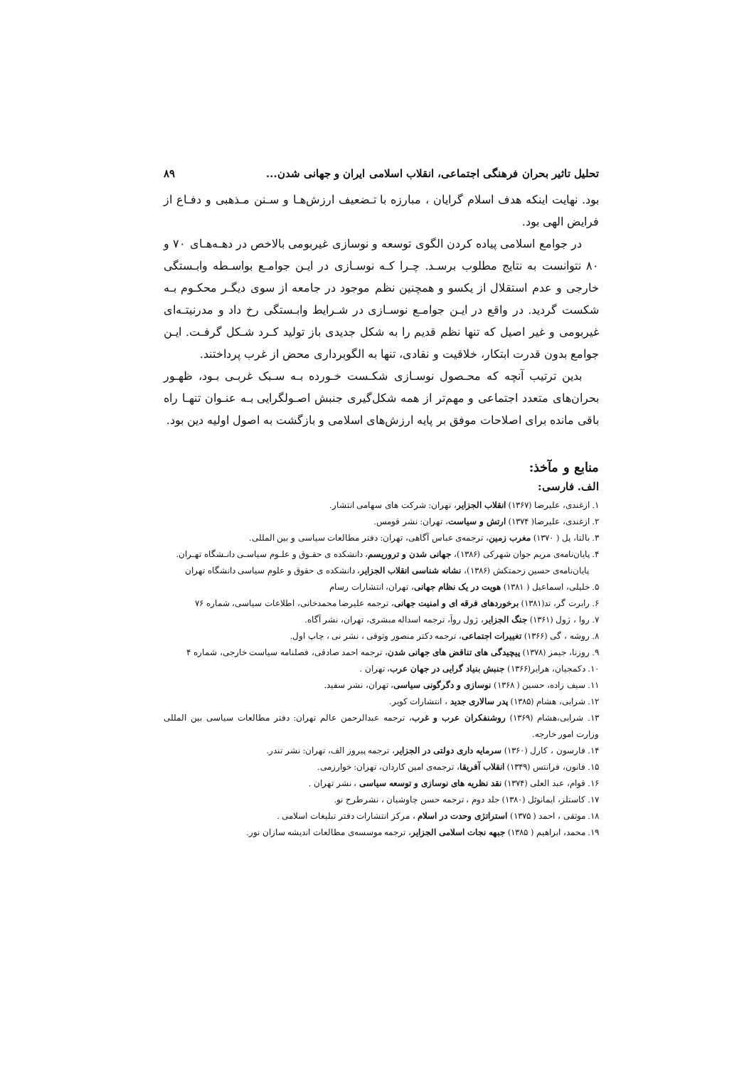تحلیل تاثیر بحران فرهنگی اجتماعی، انقلاب اسلامی ایران و جهانی شدن... ۸۹
بود. نهایت اینکه هدف اسلام گرایان ، مبارزه با تـضعیف ارزش‌هـا و سـنن مـذهبی و دفـاع از فرایض الهی بود.
در جوامع اسلامی پیاده کردن الگوی توسعه و نوسازی غیربومی بالاخص در دهـه‌هـای ۷۰ و ۸۰ نتوانست به نتایج مطلوب برسـد. چـرا کـه نوسـازی در ایـن جوامـع بواسـطه وابـستگی خارجی و عدم استقلال از یکسو و همچنین نظم موجود در جامعه از سوی دیگـر محکـوم بـه شکست گردید. در واقع در ایـن جوامـع نوسـازی در شـرایط وابـستگی رخ داد و مدرنیتـه‌ای غیربومی و غیر اصیل که تنها نظم قدیم را به شکل جدیدی باز تولید کـرد شـکل گرفـت. ایـن جوامع بدون قدرت ابتکار، خلاقیت و نقادی، تنها به الگوبرداری محض از غرب پرداختند.
بدین ترتیب آنچه که محـصول نوسـازی شکـست خـورده بـه سـبک غربـی بـود، ظهـور بحران‌های متعدد اجتماعی و مهم‌تر از همه شکل‌گیری جنبش اصـولگرایی بـه عنـوان تنهـا راه باقی مانده برای اصلاحات موفق بر پایه ارزش‌های اسلامی و بازگشت به اصول اولیه دین بود.
منابع و مآخذ:
الف. فارسی:
۱. ازغندی، علیرضا (۱۳۶۷) انقلاب الجزایر، تهران: شرکت های سهامی انتشار.
۲. ازغندی، علیرضا( ۱۳۷۴) ارتش و سیاست، تهران: نشر قومس.
۳. بالتا، پل ( ۱۳۷۰) مغرب زمین، ترجمه‌ی عباس آگاهی، تهران: دفتر مطالعات سیاسی و بین المللی.
۴. پایان‌نامه‌ی مریم جوان شهرکی (۱۳۸۶)، جهانی شدن و تروریسم، دانشکده ی حقـوق و علـوم سیاسـی دانـشگاه تهـران.
پایان‌نامه‌ی حسین زحمتکش (۱۳۸۶)، نشانه شناسی انقلاب الجزایر، دانشکده ی حقوق و علوم سیاسی دانشگاه تهران
۵. خلیلی، اسماعیل ( ۱۳۸۱) هویت در یک نظام جهانی، تهران، انتشارات رسام
۶. رابرت گر، تد(۱۳۸۱) برخوردهای فرقه ای و امنیت جهانی، ترجمه علیرضا محمدخانی، اطلاعات سیاسی، شماره ۷۶
۷. روا ، ژول (۱۳۶۱) جنگ الجزایر، ژول روآ، ترجمه اسداله مبشری، تهران، نشر آگاه.
۸. روشه ، گی (۱۳۶۶) تغییرات اجتماعی، ترجمه دکتر منصور وثوقی ، نشر نی ، چاپ اول.
۹. روزنا، جیمز (۱۳۷۸) پیچیدگی های تناقض های جهانی شدن، ترجمه احمد صادقی، فصلنامه سیاست خارجی، شماره ۴
۱۰. دکمجیان، هرایر(۱۳۶۶) جنبش بنیاد گرایی در جهان عرب، تهران .
۱۱. سیف زاده، حسین ( ۱۳۶۸) نوسازی و دگرگونی سیاسی، تهران، نشر سفید.
۱۲. شرابی، هشام (۱۳۸۵) پدر سالاری جدید ، انتشارات کویر.
۱۳. شرابی،هشام (۱۳۶۹) روشنفکران عرب و غرب، ترجمه عبدالرحمن عالم تهران: دفتر مطالعات سیاسی بین المللی وزارت امور خارجه.
۱۴. فارسون ، کارل (۱۳۶۰) سرمایه داری دولتی در الجزایر، ترجمه پیروز الف، تهران: نشر تندر.
۱۵. فانون، فرانتس (۱۳۴۹) انقلاب آفریقا، ترجمه‌ی امین کاردان، تهران: خوارزمی.
۱۶. قوام، عبد العلی (۱۳۷۴) نقد نظریه های نوسازی و توسعه سیاسی ، نشر تهران .
۱۷. کاستلز، ایمانوئل (۱۳۸۰) جلد دوم ، ترجمه حسن چاوشیان ، نشرطرح نو.
۱۸. موثقی ، احمد ( ۱۳۷۵) استراتژی وحدت در اسلام ، مرکز انتشارات دفتر تبلیغات اسلامی .
۱۹. محمد، ابراهیم ( ۱۳۸۵) جبهه نجات اسلامی الجزایر، ترجمه موسسه‌ی مطالعات اندیشه سازان نور.